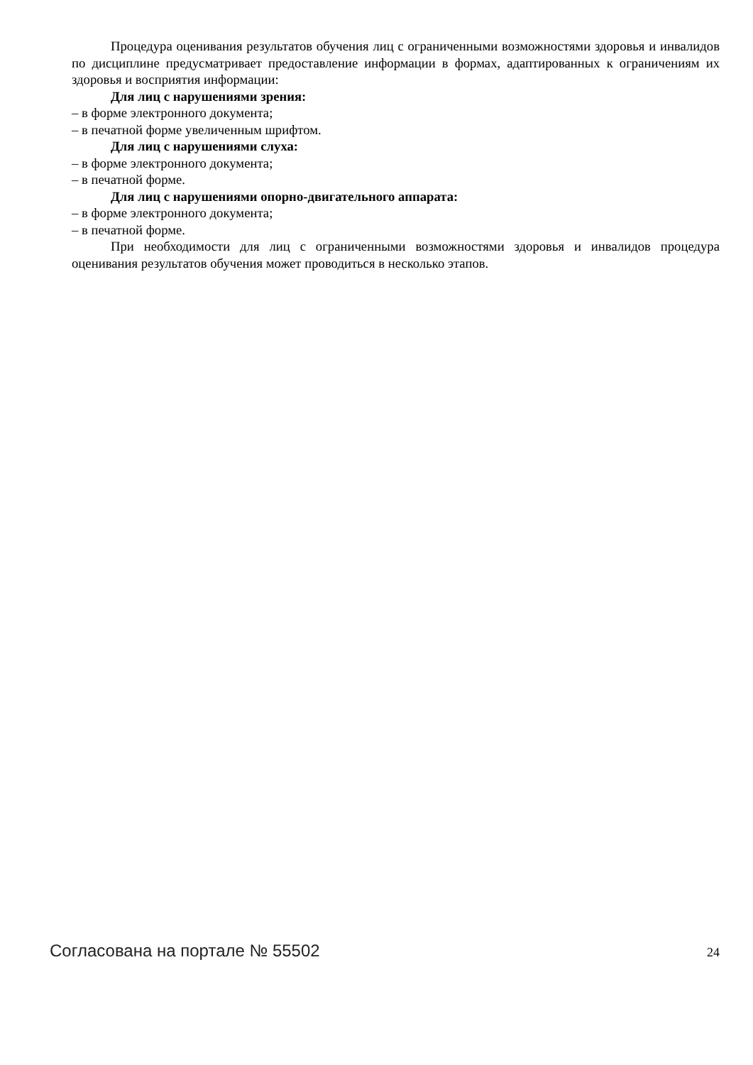Процедура оценивания результатов обучения лиц с ограниченными возможностями здоровья и инвалидов по дисциплине предусматривает предоставление информации в формах, адаптированных к ограничениям их здоровья и восприятия информации:
Для лиц с нарушениями зрения:
– в форме электронного документа;
– в печатной форме увеличенным шрифтом.
Для лиц с нарушениями слуха:
– в форме электронного документа;
– в печатной форме.
Для лиц с нарушениями опорно-двигательного аппарата:
– в форме электронного документа;
– в печатной форме.
При необходимости для лиц с ограниченными возможностями здоровья и инвалидов процедура оценивания результатов обучения может проводиться в несколько этапов.
Согласована на портале № 55502 24